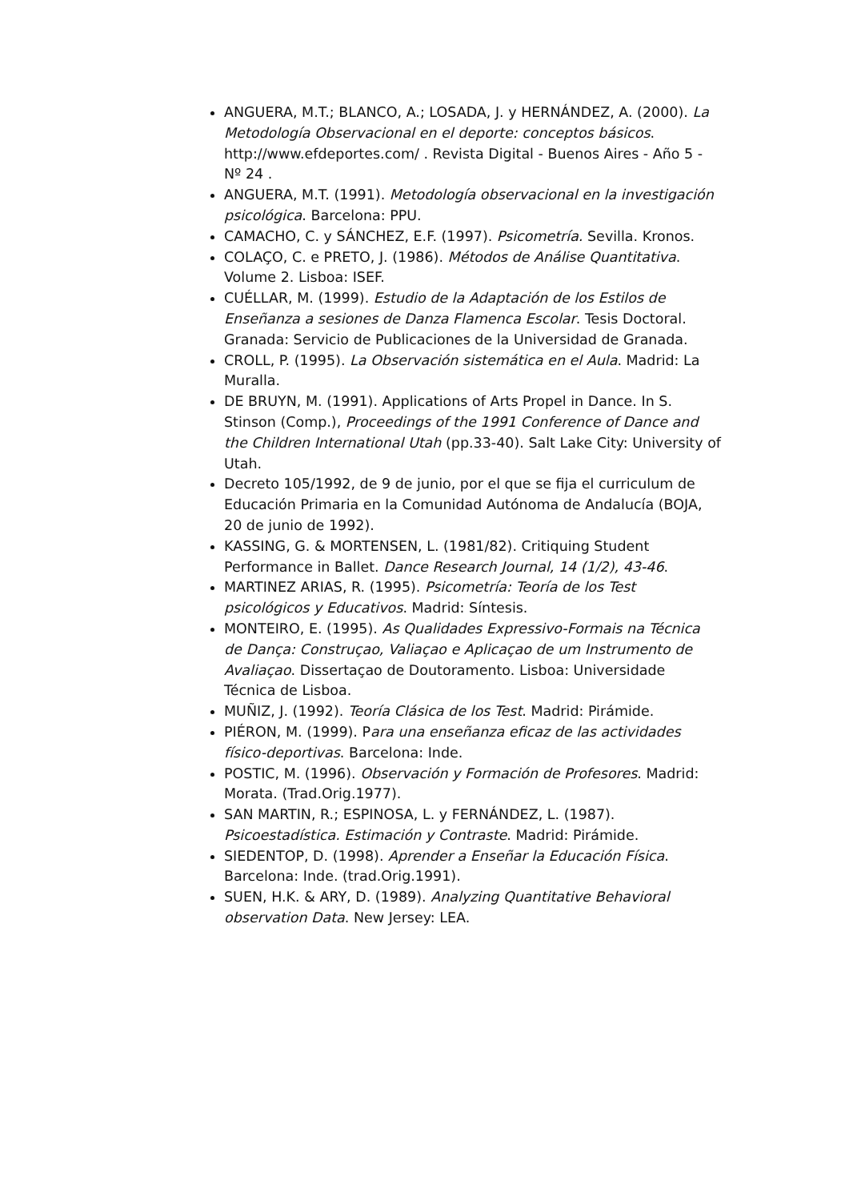ANGUERA, M.T.; BLANCO, A.; LOSADA, J. y HERNÁNDEZ, A. (2000). La Metodología Observacional en el deporte: conceptos básicos. http://www.efdeportes.com/ . Revista Digital - Buenos Aires - Año 5 - Nº 24 .
ANGUERA, M.T. (1991). Metodología observacional en la investigación psicológica. Barcelona: PPU.
CAMACHO, C. y SÁNCHEZ, E.F. (1997). Psicometría. Sevilla. Kronos.
COLAÇO, C. e PRETO, J. (1986). Métodos de Análise Quantitativa. Volume 2. Lisboa: ISEF.
CUÉLLAR, M. (1999). Estudio de la Adaptación de los Estilos de Enseñanza a sesiones de Danza Flamenca Escolar. Tesis Doctoral. Granada: Servicio de Publicaciones de la Universidad de Granada.
CROLL, P. (1995). La Observación sistemática en el Aula. Madrid: La Muralla.
DE BRUYN, M. (1991). Applications of Arts Propel in Dance. In S. Stinson (Comp.), Proceedings of the 1991 Conference of Dance and the Children International Utah (pp.33-40). Salt Lake City: University of Utah.
Decreto 105/1992, de 9 de junio, por el que se fija el curriculum de Educación Primaria en la Comunidad Autónoma de Andalucía (BOJA, 20 de junio de 1992).
KASSING, G. & MORTENSEN, L. (1981/82). Critiquing Student Performance in Ballet. Dance Research Journal, 14 (1/2), 43-46.
MARTINEZ ARIAS, R. (1995). Psicometría: Teoría de los Test psicológicos y Educativos. Madrid: Síntesis.
MONTEIRO, E. (1995). As Qualidades Expressivo-Formais na Técnica de Dança: Construçao, Valiaçao e Aplicaçao de um Instrumento de Avaliaçao. Dissertaçao de Doutoramento. Lisboa: Universidade Técnica de Lisboa.
MUÑIZ, J. (1992). Teoría Clásica de los Test. Madrid: Pirámide.
PIÉRON, M. (1999). Para una enseñanza eficaz de las actividades físico-deportivas. Barcelona: Inde.
POSTIC, M. (1996). Observación y Formación de Profesores. Madrid: Morata. (Trad.Orig.1977).
SAN MARTIN, R.; ESPINOSA, L. y FERNÁNDEZ, L. (1987). Psicoestadística. Estimación y Contraste. Madrid: Pirámide.
SIEDENTOP, D. (1998). Aprender a Enseñar la Educación Física. Barcelona: Inde. (trad.Orig.1991).
SUEN, H.K. & ARY, D. (1989). Analyzing Quantitative Behavioral observation Data. New Jersey: LEA.